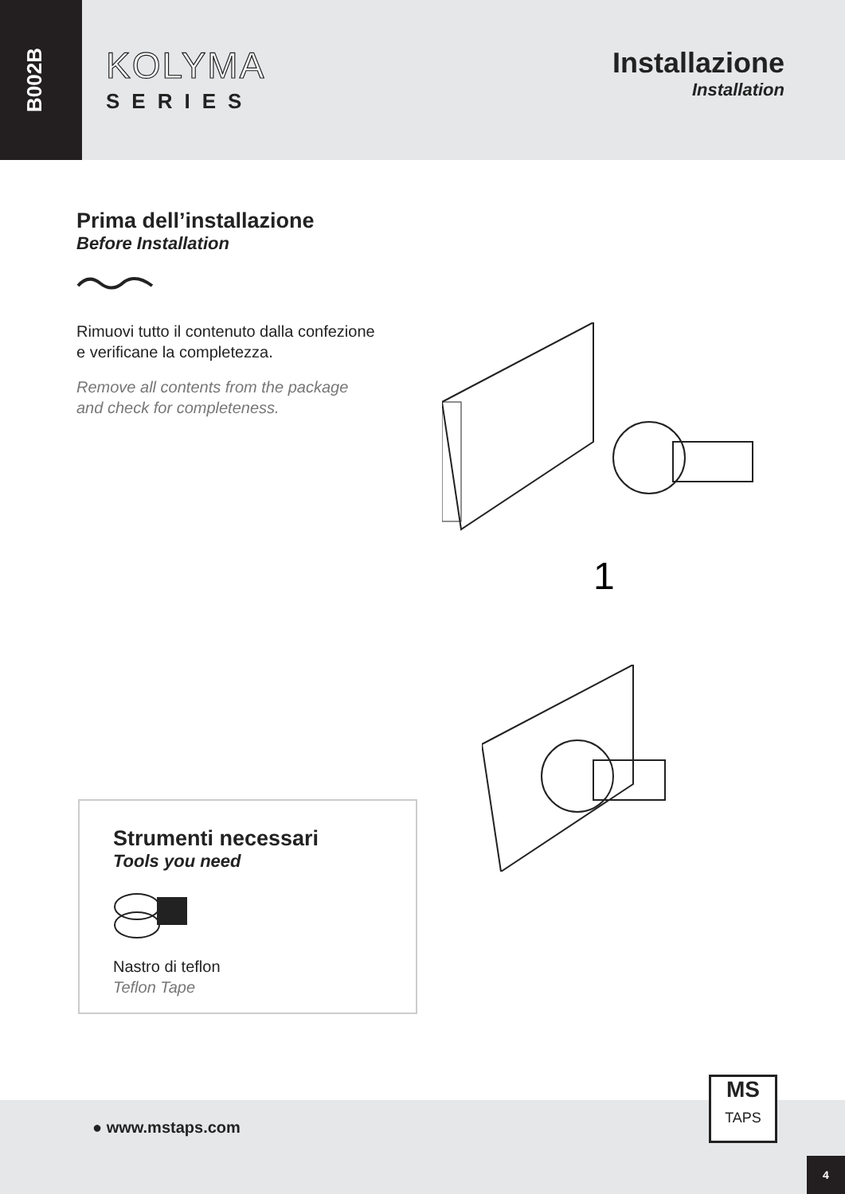B002B
KOLYMA
SERIES
Installazione
Installation
Prima dell’installazione
Before Installation
Rimuovi tutto il contenuto dalla confezione
e verificane la completezza.
Remove all contents from the package
and check for completeness.
1
Strumenti necessari
Tools you need
Nastro di teflon
Teflon Tape
● www.mstaps.com
MS
TAPS
4